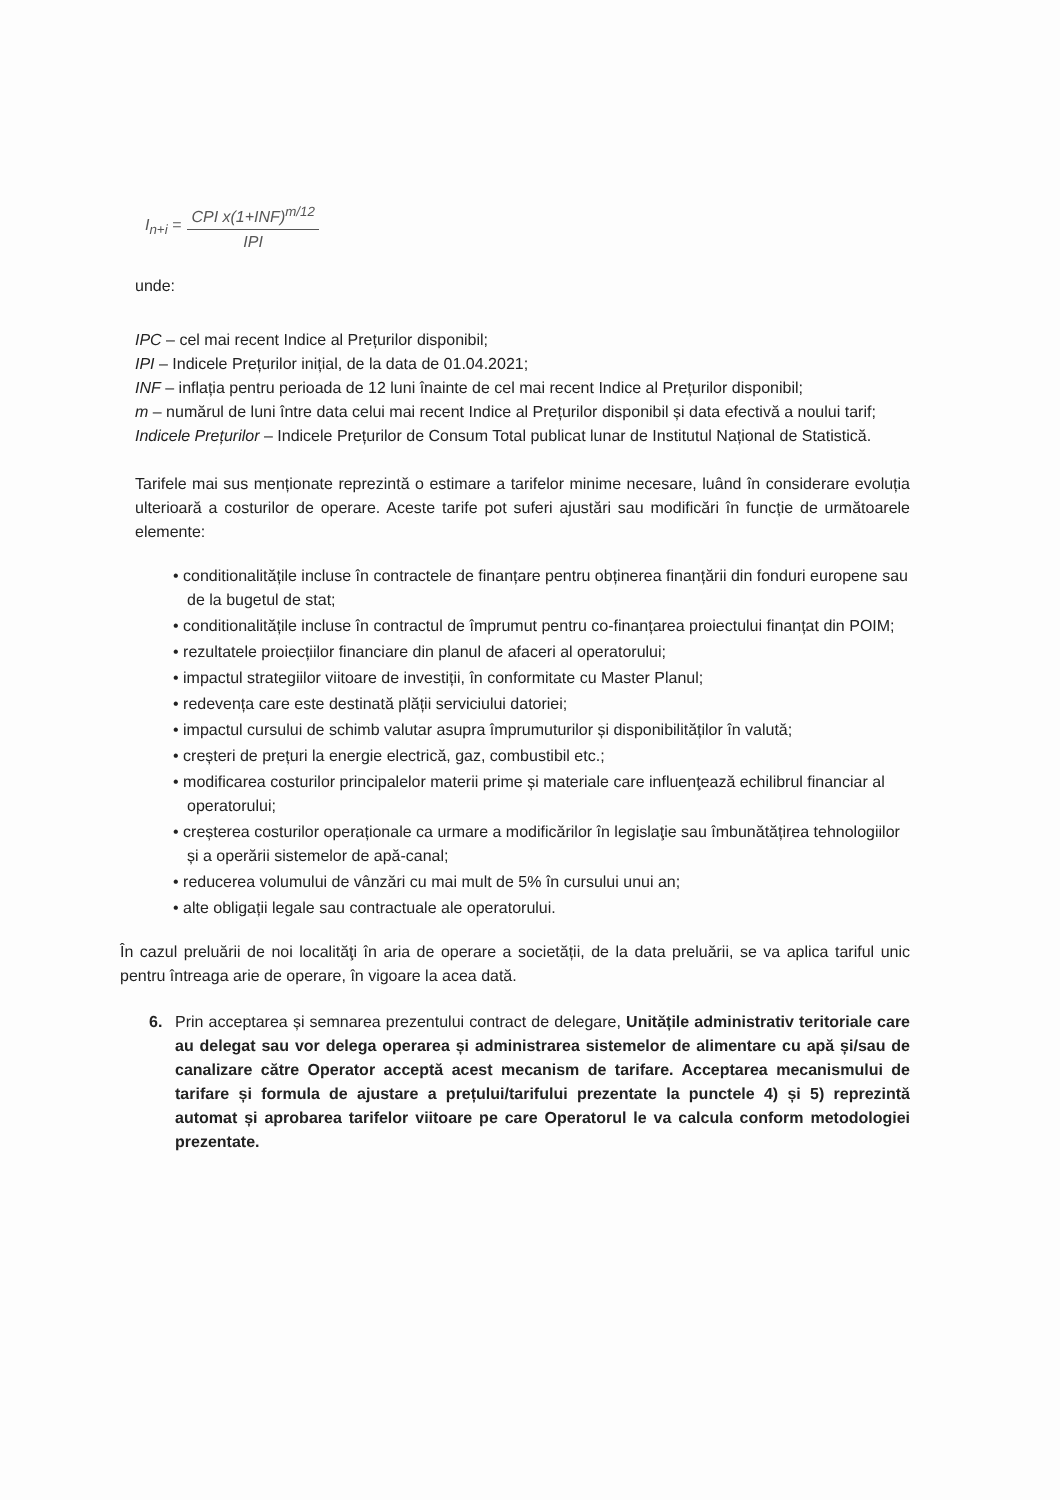I<sub>n+i</sub> =
CPI x(1+INF)<sup>m/12</sup>
IPI
unde:
IPC – cel mai recent Indice al Prețurilor disponibil;
IPI – Indicele Prețurilor inițial, de la data de 01.04.2021;
INF – inflația pentru perioada de 12 luni înainte de cel mai recent Indice al Prețurilor disponibil;
m – numărul de luni între data celui mai recent Indice al Prețurilor disponibil și data efectivă a noului tarif;
Indicele Prețurilor – Indicele Prețurilor de Consum Total publicat lunar de Institutul Național de Statistică.
Tarifele mai sus menționate reprezintă o estimare a tarifelor minime necesare, luând în considerare evoluția ulterioară a costurilor de operare. Aceste tarife pot suferi ajustări sau modificări în funcție de următoarele elemente:
• conditionalitățile incluse în contractele de finanțare pentru obținerea finanțării din fonduri europene sau de la bugetul de stat;
• conditionalitățile incluse în contractul de împrumut pentru co-finanțarea proiectului finanțat din POIM;
• rezultatele proiecțiilor financiare din planul de afaceri al operatorului;
• impactul strategiilor viitoare de investiții, în conformitate cu Master Planul;
• redevența care este destinată plății serviciului datoriei;
• impactul cursului de schimb valutar asupra împrumuturilor și disponibilităților în valută;
• creșteri de prețuri la energie electrică, gaz, combustibil etc.;
• modificarea costurilor principalelor materii prime și materiale care influenţează echilibrul financiar al operatorului;
• creșterea costurilor operaționale ca urmare a modificărilor în legislaţie sau îmbunătățirea tehnologiilor și a operării sistemelor de apă-canal;
• reducerea volumului de vânzări cu mai mult de 5% în cursului unui an;
• alte obligații legale sau contractuale ale operatorului.
În cazul preluării de noi localităţi în aria de operare a societății, de la data preluării, se va aplica tariful unic pentru întreaga arie de operare, în vigoare la acea dată.
6. Prin acceptarea și semnarea prezentului contract de delegare, Unitățile administrativ teritoriale care au delegat sau vor delega operarea și administrarea sistemelor de alimentare cu apă și/sau de canalizare către Operator acceptă acest mecanism de tarifare. Acceptarea mecanismului de tarifare și formula de ajustare a prețului/tarifului prezentate la punctele 4) și 5) reprezintă automat și aprobarea tarifelor viitoare pe care Operatorul le va calcula conform metodologiei prezentate.